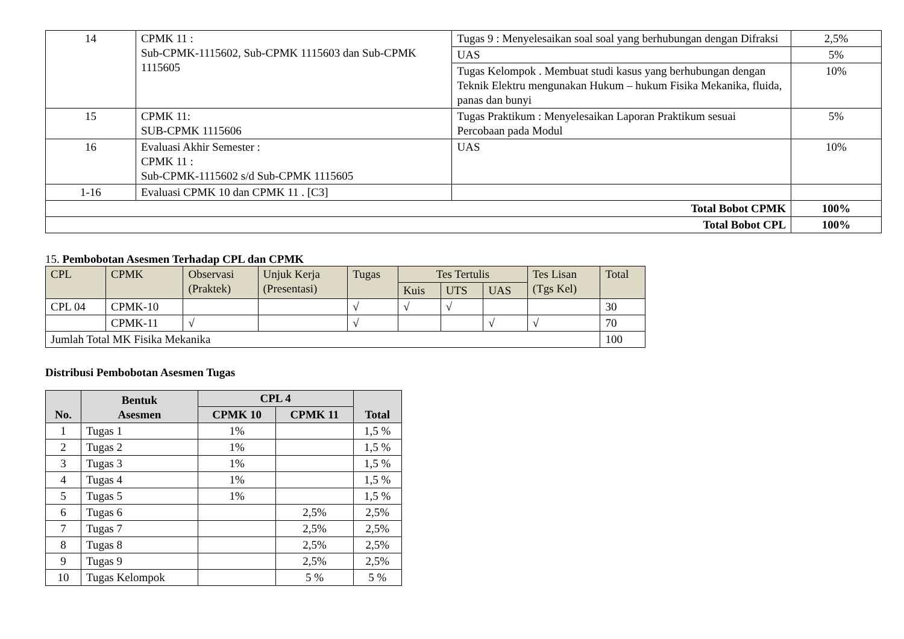| 14 | CPMK 11 : Sub-CPMK-1115602, Sub-CPMK 1115603 dan Sub-CPMK 1115605 | Tugas 9 : Menyelesaikan soal soal yang berhubungan dengan Difraksi | 2,5% |
| | | UAS | 5% |
| | | Tugas Kelompok . Membuat studi kasus yang berhubungan dengan Teknik Elektru mengunakan Hukum – hukum Fisika Mekanika, fluida, panas dan bunyi | 10% |
| 15 | CPMK 11: SUB-CPMK 1115606 | Tugas Praktikum : Menyelesaikan Laporan Praktikum sesuai Percobaan pada Modul | 5% |
| 16 | Evaluasi Akhir Semester : CPMK 11 : Sub-CPMK-1115602 s/d Sub-CPMK 1115605 | UAS | 10% |
| 1-16 | Evaluasi CPMK 10 dan CPMK 11 . [C3] | | |
| Total Bobot CPMK | | | 100% |
| Total Bobot CPL | | | 100% |
15. Pembobotan Asesmen Terhadap CPL dan CPMK
| CPL | CPMK | Observasi (Praktek) | Unjuk Kerja (Presentasi) | Tugas | Tes Tertulis | | | Tes Lisan (Tgs Kel) | Total |
| --- | --- | --- | --- | --- | --- | --- | --- | --- | --- |
| | | | | | Kuis | UTS | UAS | | |
| CPL 04 | CPMK-10 | | | √ | √ | √ | | | 30 |
| | CPMK-11 | √ | | √ | | | √ | √ | 70 |
| Jumlah Total MK Fisika Mekanika | | | | | | | | | 100 |
Distribusi Pembobotan Asesmen Tugas
| No. | Bentuk Asesmen | CPL 4 | | Total |
| --- | --- | --- | --- | --- |
| | | CPMK 10 | CPMK 11 | |
| 1 | Tugas 1 | 1% | | 1,5 % |
| 2 | Tugas 2 | 1% | | 1,5 % |
| 3 | Tugas 3 | 1% | | 1,5 % |
| 4 | Tugas 4 | 1% | | 1,5 % |
| 5 | Tugas 5 | 1% | | 1,5 % |
| 6 | Tugas 6 | | 2,5% | 2,5% |
| 7 | Tugas 7 | | 2,5% | 2,5% |
| 8 | Tugas 8 | | 2,5% | 2,5% |
| 9 | Tugas 9 | | 2,5% | 2,5% |
| 10 | Tugas Kelompok | | 5 % | 5 % |